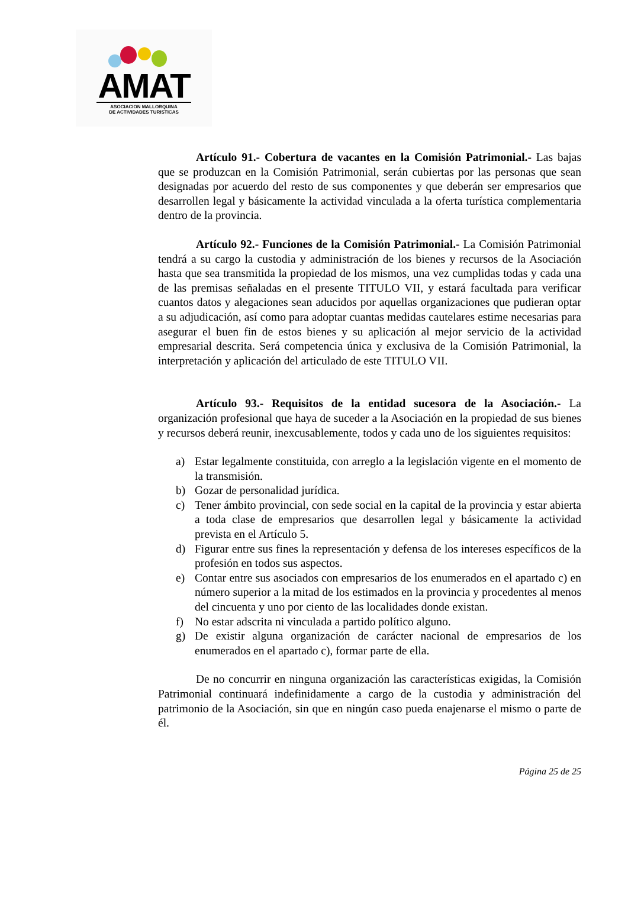AMAT
ASOCIACION MALLORQUINA
DE ACTIVIDADES TURISTICAS
Artículo 91.- Cobertura de vacantes en la Comisión Patrimonial.- Las bajas que se produzcan en la Comisión Patrimonial, serán cubiertas por las personas que sean designadas por acuerdo del resto de sus componentes y que deberán ser empresarios que desarrollen legal y básicamente la actividad vinculada a la oferta turística complementaria dentro de la provincia.
Artículo 92.- Funciones de la Comisión Patrimonial.- La Comisión Patrimonial tendrá a su cargo la custodia y administración de los bienes y recursos de la Asociación hasta que sea transmitida la propiedad de los mismos, una vez cumplidas todas y cada una de las premisas señaladas en el presente TITULO VII, y estará facultada para verificar cuantos datos y alegaciones sean aducidos por aquellas organizaciones que pudieran optar a su adjudicación, así como para adoptar cuantas medidas cautelares estime necesarias para asegurar el buen fin de estos bienes y su aplicación al mejor servicio de la actividad empresarial descrita. Será competencia única y exclusiva de la Comisión Patrimonial, la interpretación y aplicación del articulado de este TITULO VII.
Artículo 93.- Requisitos de la entidad sucesora de la Asociación.- La organización profesional que haya de suceder a la Asociación en la propiedad de sus bienes y recursos deberá reunir, inexcusablemente, todos y cada uno de los siguientes requisitos:
a) Estar legalmente constituida, con arreglo a la legislación vigente en el momento de la transmisión.
b) Gozar de personalidad jurídica.
c) Tener ámbito provincial, con sede social en la capital de la provincia y estar abierta a toda clase de empresarios que desarrollen legal y básicamente la actividad prevista en el Artículo 5.
d) Figurar entre sus fines la representación y defensa de los intereses específicos de la profesión en todos sus aspectos.
e) Contar entre sus asociados con empresarios de los enumerados en el apartado c) en número superior a la mitad de los estimados en la provincia y procedentes al menos del cincuenta y uno por ciento de las localidades donde existan.
f) No estar adscrita ni vinculada a partido político alguno.
g) De existir alguna organización de carácter nacional de empresarios de los enumerados en el apartado c), formar parte de ella.
De no concurrir en ninguna organización las características exigidas, la Comisión Patrimonial continuará indefinidamente a cargo de la custodia y administración del patrimonio de la Asociación, sin que en ningún caso pueda enajenarse el mismo o parte de él.
Página 25 de 25